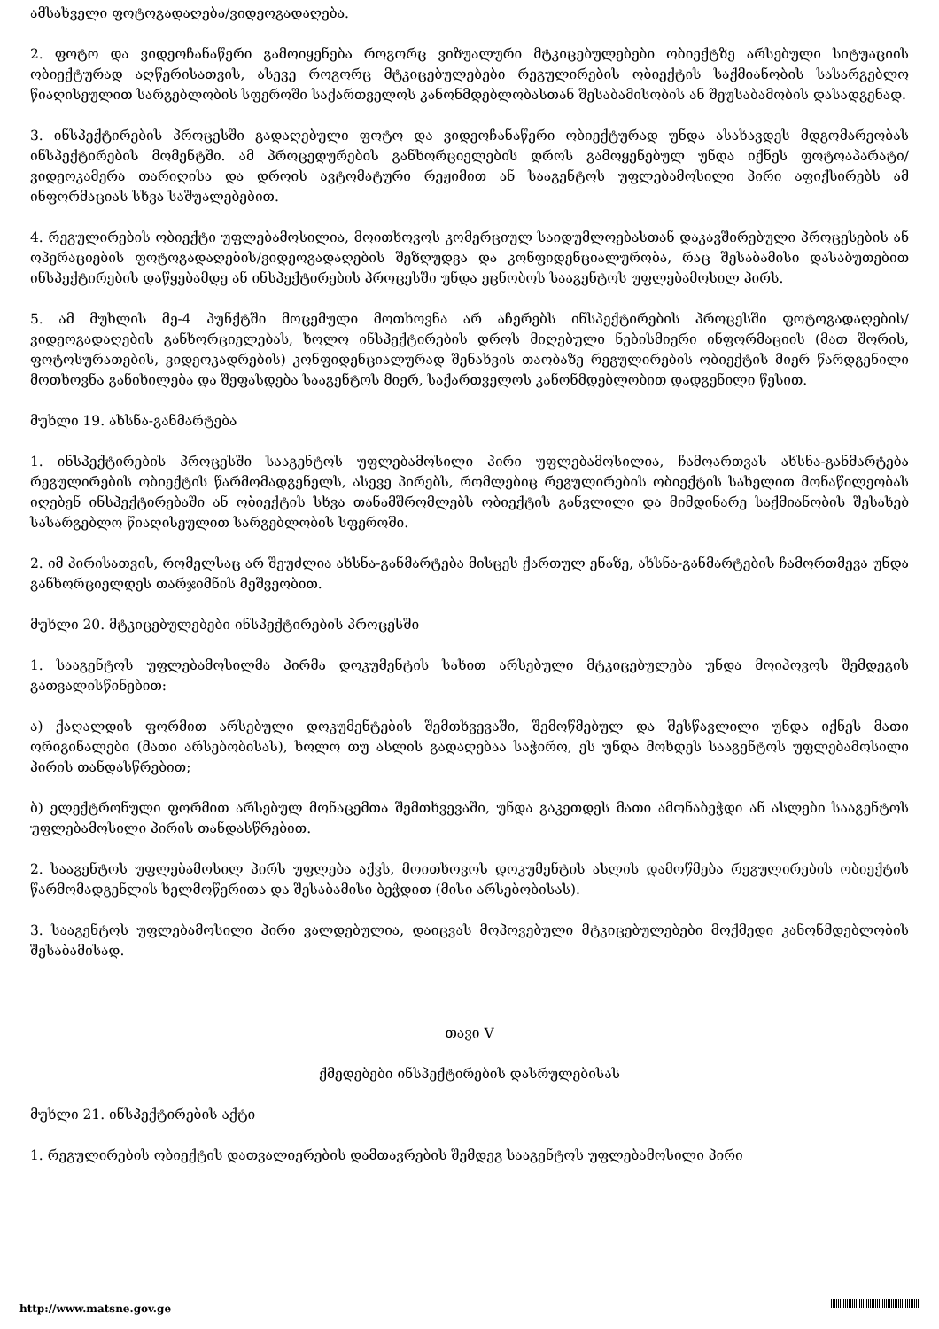ამსახველი ფოტოგადაღება/ვიდეოგადაღება.
2. ფოტო და ვიდეოჩანაწერი გამოიყენება როგორც ვიზუალური მტკიცებულებები ობიექტზე არსებული სიტუაციის ობიექტურად აღწერისათვის, ასევე როგორც მტკიცებულებები რეგულირების ობიექტის საქმიანობის სასარგებლო წიაღისეულით სარგებლობის სფეროში საქართველოს კანონმდებლობასთან შესაბამისობის ან შეუსაბამობის დასადგენად.
3. ინსპექტირების პროცესში გადაღებული ფოტო და ვიდეოჩანაწერი ობიექტურად უნდა ასახავდეს მდგომარეობას ინსპექტირების მომენტში. ამ პროცედურების განხორციელების დროს გამოყენებულ უნდა იქნეს ფოტოაპარატი/ვიდეოკამერა თარიღისა და დროის ავტომატური რეჟიმით ან სააგენტოს უფლებამოსილი პირი აფიქსირებს ამ ინფორმაციას სხვა საშუალებებით.
4. რეგულირების ობიექტი უფლებამოსილია, მოითხოვოს კომერციულ საიდუმლოებასთან დაკავშირებული პროცესების ან ოპერაციების ფოტოგადაღების/ვიდეოგადაღების შეზღუდვა და კონფიდენციალურობა, რაც შესაბამისი დასაბუთებით ინსპექტირების დაწყებამდე ან ინსპექტირების პროცესში უნდა ეცნობოს სააგენტოს უფლებამოსილ პირს.
5. ამ მუხლის მე-4 პუნქტში მოცემული მოთხოვნა არ აჩერებს ინსპექტირების პროცესში ფოტოგადაღების/ვიდეოგადაღების განხორციელებას, ხოლო ინსპექტირების დროს მიღებული ნებისმიერი ინფორმაციის (მათ შორის, ფოტოსურათების, ვიდეოკადრების) კონფიდენციალურად შენახვის თაობაზე რეგულირების ობიექტის მიერ წარდგენილი მოთხოვნა განიხილება და შეფასდება სააგენტოს მიერ, საქართველოს კანონმდებლობით დადგენილი წესით.
მუხლი 19. ახსნა-განმარტება
1. ინსპექტირების პროცესში სააგენტოს უფლებამოსილი პირი უფლებამოსილია, ჩამოართვას ახსნა-განმარტება რეგულირების ობიექტის წარმომადგენელს, ასევე პირებს, რომლებიც რეგულირების ობიექტის სახელით მონაწილეობას იღებენ ინსპექტირებაში ან ობიექტის სხვა თანამშრომლებს ობიექტის განვლილი და მიმდინარე საქმიანობის შესახებ სასარგებლო წიაღისეულით სარგებლობის სფეროში.
2. იმ პირისათვის, რომელსაც არ შეუძლია ახსნა-განმარტება მისცეს ქართულ ენაზე, ახსნა-განმარტების ჩამორთმევა უნდა განხორციელდეს თარჯიმნის მეშვეობით.
მუხლი 20. მტკიცებულებები ინსპექტირების პროცესში
1. სააგენტოს უფლებამოსილმა პირმა დოკუმენტის სახით არსებული მტკიცებულება უნდა მოიპოვოს შემდეგის გათვალისწინებით:
ა) ქაღალდის ფორმით არსებული დოკუმენტების შემთხვევაში, შემოწმებულ და შესწავლილი უნდა იქნეს მათი ორიგინალები (მათი არსებობისას), ხოლო თუ ასლის გადაღებაა საჭირო, ეს უნდა მოხდეს სააგენტოს უფლებამოსილი პირის თანდასწრებით;
ბ) ელექტრონული ფორმით არსებულ მონაცემთა შემთხვევაში, უნდა გაკეთდეს მათი ამონაბეჭდი ან ასლები სააგენტოს უფლებამოსილი პირის თანდასწრებით.
2. სააგენტოს უფლებამოსილ პირს უფლება აქვს, მოითხოვოს დოკუმენტის ასლის დამოწმება რეგულირების ობიექტის წარმომადგენლის ხელმოწერითა და შესაბამისი ბეჭდით (მისი არსებობისას).
3. სააგენტოს უფლებამოსილი პირი ვალდებულია, დაიცვას მოპოვებული მტკიცებულებები მოქმედი კანონმდებლობის შესაბამისად.
თავი V
ქმედებები ინსპექტირების დასრულებისას
მუხლი 21. ინსპექტირების აქტი
1. რეგულირების ობიექტის დათვალიერების დამთავრების შემდეგ სააგენტოს უფლებამოსილი პირი
http://www.matsne.gov.ge